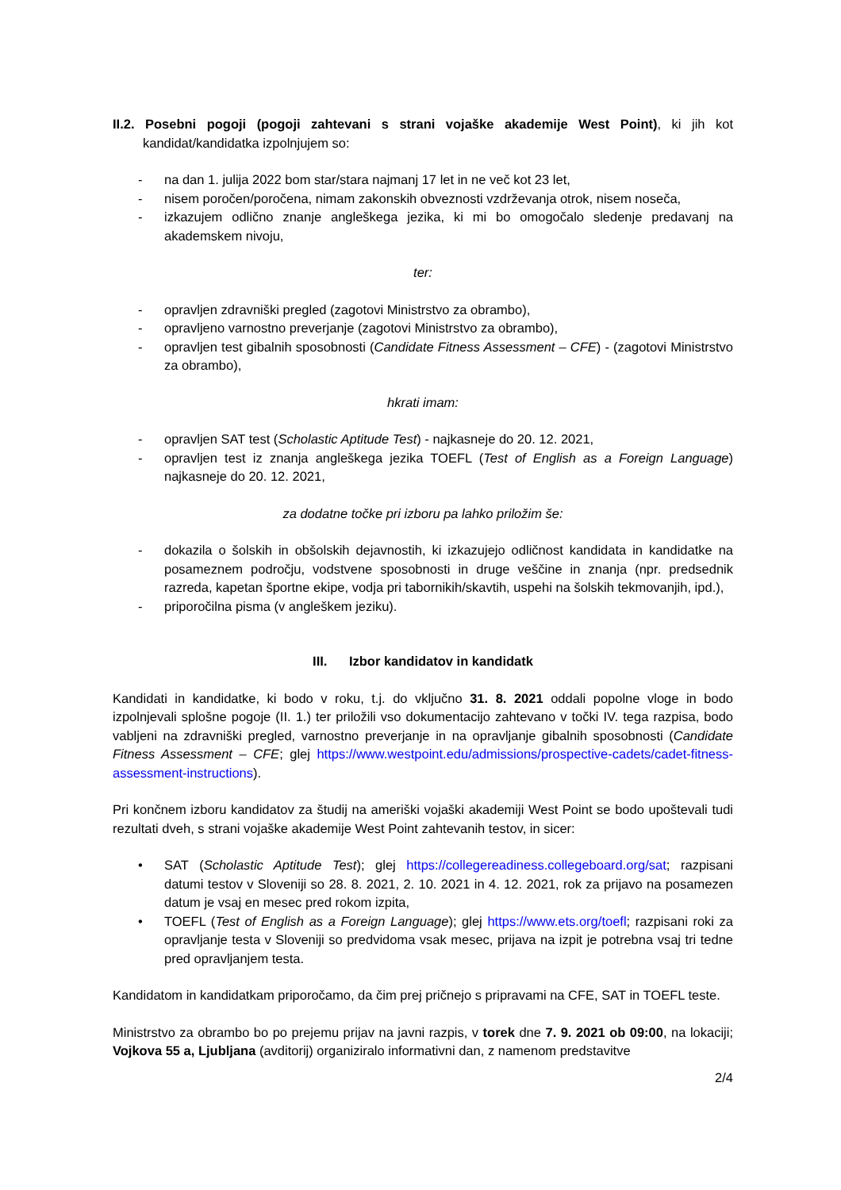II.2. Posebni pogoji (pogoji zahtevani s strani vojaške akademije West Point), ki jih kot kandidat/kandidatka izpolnjujem so:
- na dan 1. julija 2022 bom star/stara najmanj 17 let in ne več kot 23 let,
- nisem poročen/poročena, nimam zakonskih obveznosti vzdrževanja otrok, nisem noseča,
- izkazujem odlično znanje angleškega jezika, ki mi bo omogočalo sledenje predavanj na akademskem nivoju,
ter:
- opravljen zdravniški pregled (zagotovi Ministrstvo za obrambo),
- opravljeno varnostno preverjanje (zagotovi Ministrstvo za obrambo),
- opravljen test gibalnih sposobnosti (Candidate Fitness Assessment – CFE) - (zagotovi Ministrstvo za obrambo),
hkrati imam:
- opravljen SAT test (Scholastic Aptitude Test) - najkasneje do 20. 12. 2021,
- opravljen test iz znanja angleškega jezika TOEFL (Test of English as a Foreign Language) najkasneje do 20. 12. 2021,
za dodatne točke pri izboru pa lahko priložim še:
- dokazila o šolskih in obšolskih dejavnostih, ki izkazujejo odličnost kandidata in kandidatke na posameznem področju, vodstvene sposobnosti in druge veščine in znanja (npr. predsednik razreda, kapetan športne ekipe, vodja pri tabornikih/skavtih, uspehi na šolskih tekmovanjih, ipd.),
- priporočilna pisma (v angleškem jeziku).
III. Izbor kandidatov in kandidatk
Kandidati in kandidatke, ki bodo v roku, t.j. do vključno 31. 8. 2021 oddali popolne vloge in bodo izpolnjevali splošne pogoje (II. 1.) ter priložili vso dokumentacijo zahtevano v točki IV. tega razpisa, bodo vabljeni na zdravniški pregled, varnostno preverjanje in na opravljanje gibalnih sposobnosti (Candidate Fitness Assessment – CFE; glej https://www.westpoint.edu/admissions/prospective-cadets/cadet-fitness-assessment-instructions).
Pri končnem izboru kandidatov za študij na ameriški vojaški akademiji West Point se bodo upoštevali tudi rezultati dveh, s strani vojaške akademije West Point zahtevanih testov, in sicer:
• SAT (Scholastic Aptitude Test); glej https://collegereadiness.collegeboard.org/sat; razpisani datumi testov v Sloveniji so 28. 8. 2021, 2. 10. 2021 in 4. 12. 2021, rok za prijavo na posamezen datum je vsaj en mesec pred rokom izpita,
• TOEFL (Test of English as a Foreign Language); glej https://www.ets.org/toefl; razpisani roki za opravljanje testa v Sloveniji so predvidoma vsak mesec, prijava na izpit je potrebna vsaj tri tedne pred opravljanjem testa.
Kandidatom in kandidatkam priporočamo, da čim prej pričnejo s pripravami na CFE, SAT in TOEFL teste.
Ministrstvo za obrambo bo po prejemu prijav na javni razpis, v torek dne 7. 9. 2021 ob 09:00, na lokaciji; Vojkova 55 a, Ljubljana (avditorij) organiziralo informativni dan, z namenom predstavitve
2/4